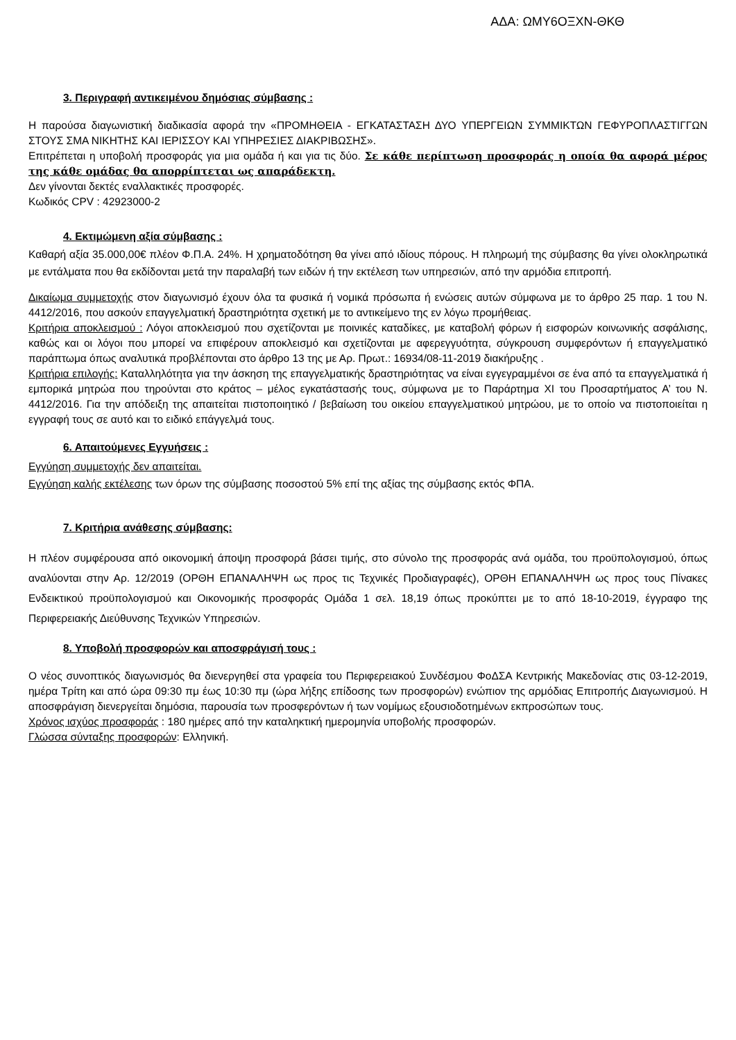ΑΔΑ: ΩΜΥ6ΟΞΧΝ-ΘΚΘ
3. Περιγραφή αντικειμένου δημόσιας σύμβασης :
Η παρούσα διαγωνιστική διαδικασία αφορά την «ΠΡΟΜΗΘΕΙΑ - ΕΓΚΑΤΑΣΤΑΣΗ ΔΥΟ ΥΠΕΡΓΕΙΩΝ ΣΥΜΜΙΚΤΩΝ ΓΕΦΥΡΟΠΛΑΣΤΙΓΓΩΝ ΣΤΟΥΣ ΣΜΑ ΝΙΚΗΤΗΣ ΚΑΙ ΙΕΡΙΣΣΟΥ ΚΑΙ ΥΠΗΡΕΣΙΕΣ ΔΙΑΚΡΙΒΩΣΗΣ».
Επιτρέπεται η υποβολή προσφοράς για μια ομάδα ή και για τις δύο. Σε κάθε περίπτωση προσφοράς η οποία θα αφορά μέρος της κάθε ομάδας θα απορρίπτεται ως απαράδεκτη.
Δεν γίνονται δεκτές εναλλακτικές προσφορές.
Κωδικός CPV : 42923000-2
4. Εκτιμώμενη αξία σύμβασης :
Καθαρή αξία 35.000,00€ πλέον Φ.Π.Α. 24%. Η χρηματοδότηση θα γίνει από ιδίους πόρους. Η πληρωμή της σύμβασης θα γίνει ολοκληρωτικά με εντάλματα που θα εκδίδονται μετά την παραλαβή των ειδών ή την εκτέλεση των υπηρεσιών, από την αρμόδια επιτροπή.
Δικαίωμα συμμετοχής στον διαγωνισμό έχουν όλα τα φυσικά ή νομικά πρόσωπα ή ενώσεις αυτών σύμφωνα με το άρθρο 25 παρ. 1 του Ν. 4412/2016, που ασκούν επαγγελματική δραστηριότητα σχετική με το αντικείμενο της εν λόγω προμήθειας.
Κριτήρια αποκλεισμού : Λόγοι αποκλεισμού που σχετίζονται με ποινικές καταδίκες, με καταβολή φόρων ή εισφορών κοινωνικής ασφάλισης, καθώς και οι λόγοι που μπορεί να επιφέρουν αποκλεισμό και σχετίζονται με αφερεγγυότητα, σύγκρουση συμφερόντων ή επαγγελματικό παράπτωμα όπως αναλυτικά προβλέπονται στο άρθρο 13 της με Αρ. Πρωτ.: 16934/08-11-2019 διακήρυξης .
Κριτήρια επιλογής: Καταλληλότητα για την άσκηση της επαγγελματικής δραστηριότητας να είναι εγγεγραμμένοι σε ένα από τα επαγγελματικά ή εμπορικά μητρώα που τηρούνται στο κράτος – μέλος εγκατάστασής τους, σύμφωνα με το Παράρτημα XI του Προσαρτήματος Α’ του Ν. 4412/2016. Για την απόδειξη της απαιτείται πιστοποιητικό / βεβαίωση του οικείου επαγγελματικού μητρώου, με το οποίο να πιστοποιείται η εγγραφή τους σε αυτό και το ειδικό επάγγελμά τους.
6. Απαιτούμενες Εγγυήσεις :
Εγγύηση συμμετοχής δεν απαιτείται.
Εγγύηση καλής εκτέλεσης των όρων της σύμβασης ποσοστού 5% επί της αξίας της σύμβασης εκτός ΦΠΑ.
7. Κριτήρια ανάθεσης σύμβασης:
Η πλέον συμφέρουσα από οικονομική άποψη προσφορά βάσει τιμής, στο σύνολο της προσφοράς ανά ομάδα, του προϋπολογισμού, όπως αναλύονται στην Αρ. 12/2019 (ΟΡΘΗ ΕΠΑΝΑΛΗΨΗ ως προς τις Τεχνικές Προδιαγραφές), ΟΡΘΗ ΕΠΑΝΑΛΗΨΗ ως προς τους Πίνακες Ενδεικτικού προϋπολογισμού και Οικονομικής προσφοράς Ομάδα 1 σελ. 18,19 όπως προκύπτει με το από 18-10-2019, έγγραφο της Περιφερειακής Διεύθυνσης Τεχνικών Υπηρεσιών.
8. Υποβολή προσφορών και αποσφράγισή τους :
Ο νέος συνοπτικός διαγωνισμός θα διενεργηθεί στα γραφεία του Περιφερειακού Συνδέσμου ΦοΔΣΑ Κεντρικής Μακεδονίας στις 03-12-2019, ημέρα Τρίτη και από ώρα 09:30 πμ έως 10:30 πμ (ώρα λήξης επίδοσης των προσφορών) ενώπιον της αρμόδιας Επιτροπής Διαγωνισμού. Η αποσφράγιση διενεργείται δημόσια, παρουσία των προσφερόντων ή των νομίμως εξουσιοδοτημένων εκπροσώπων τους.
Χρόνος ισχύος προσφοράς : 180 ημέρες από την καταληκτική ημερομηνία υποβολής προσφορών.
Γλώσσα σύνταξης προσφορών: Ελληνική.